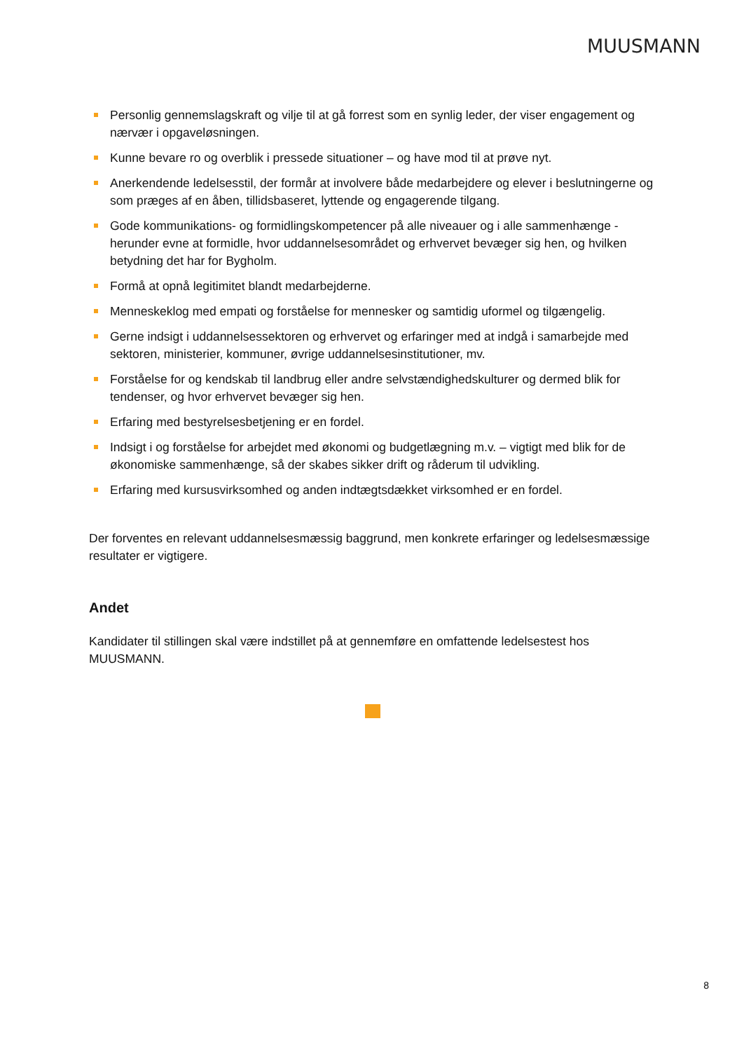MUUSMANN
Personlig gennemslagskraft og vilje til at gå forrest som en synlig leder, der viser engagement og nærvær i opgaveløsningen.
Kunne bevare ro og overblik i pressede situationer – og have mod til at prøve nyt.
Anerkendende ledelsesstil, der formår at involvere både medarbejdere og elever i beslutningerne og som præges af en åben, tillidsbaseret, lyttende og engagerende tilgang.
Gode kommunikations- og formidlingskompetencer på alle niveauer og i alle sammenhænge - herunder evne at formidle, hvor uddannelsesområdet og erhvervet bevæger sig hen, og hvilken betydning det har for Bygholm.
Formå at opnå legitimitet blandt medarbejderne.
Menneskeklog med empati og forståelse for mennesker og samtidig uformel og tilgængelig.
Gerne indsigt i uddannelsessektoren og erhvervet og erfaringer med at indgå i samarbejde med sektoren, ministerier, kommuner, øvrige uddannelsesinstitutioner, mv.
Forståelse for og kendskab til landbrug eller andre selvstændighedskulturer og dermed blik for tendenser, og hvor erhvervet bevæger sig hen.
Erfaring med bestyrelsesbetjening er en fordel.
Indsigt i og forståelse for arbejdet med økonomi og budgetlægning m.v. – vigtigt med blik for de økonomiske sammenhænge, så der skabes sikker drift og råderum til udvikling.
Erfaring med kursusvirksomhed og anden indtægtsdækket virksomhed er en fordel.
Der forventes en relevant uddannelsesmæssig baggrund, men konkrete erfaringer og ledelsesmæssige resultater er vigtigere.
Andet
Kandidater til stillingen skal være indstillet på at gennemføre en omfattende ledelsestest hos MUUSMANN.
8